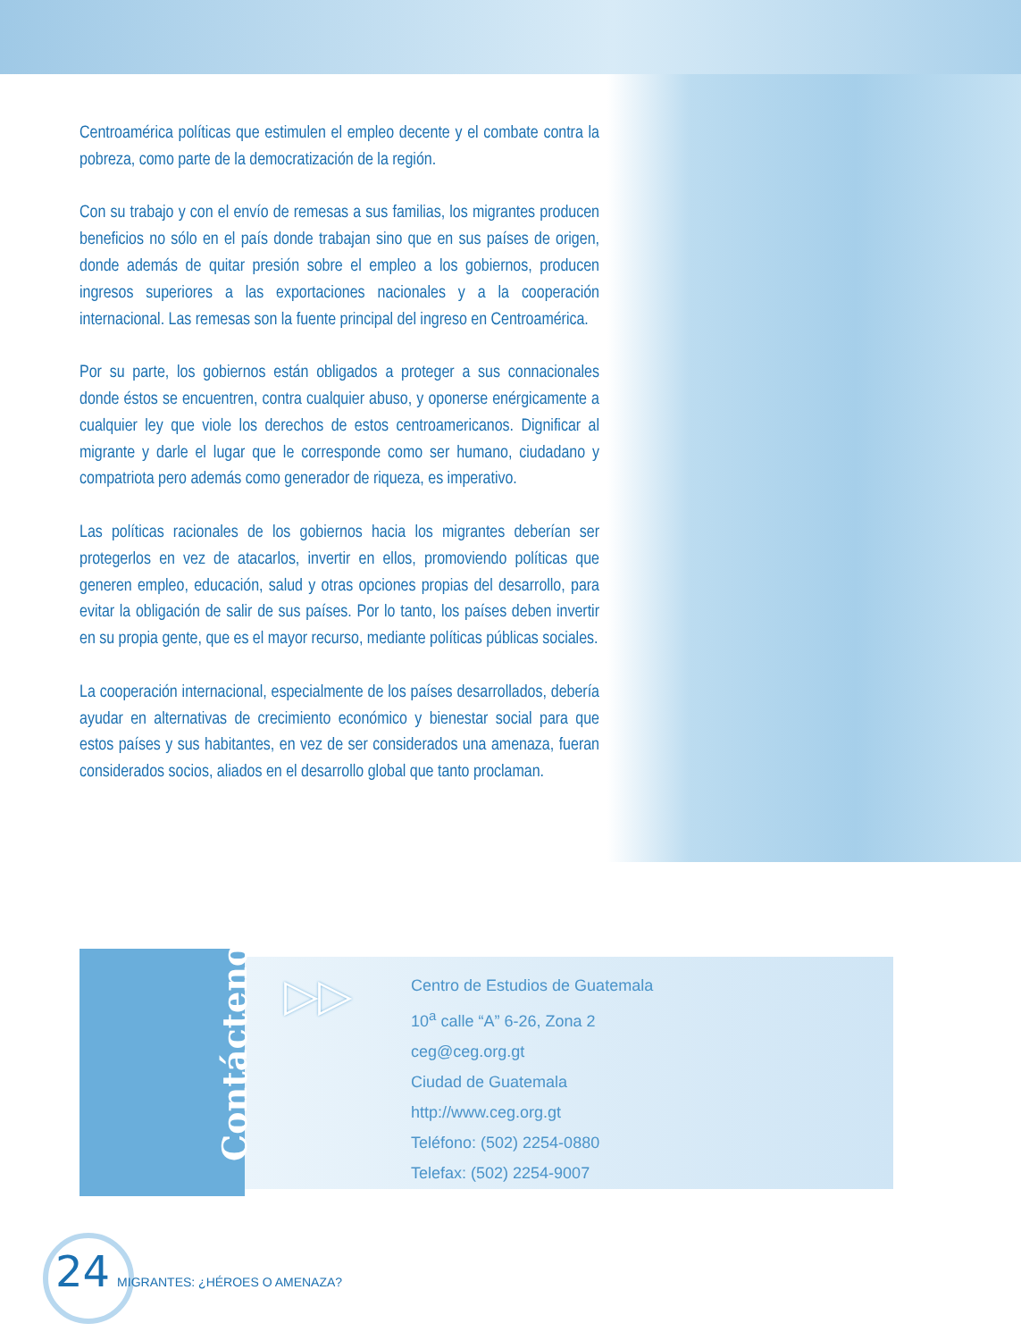Centroamérica políticas que estimulen el empleo decente y el combate contra la pobreza, como parte de la democratización de la región.
Con su trabajo y con el envío de remesas a sus familias, los migrantes producen beneficios no sólo en el país donde trabajan sino que en sus países de origen, donde además de quitar presión sobre el empleo a los gobiernos, producen ingresos superiores a las exportaciones nacionales y a la cooperación internacional. Las remesas son la fuente principal del ingreso en Centroamérica.
Por su parte, los gobiernos están obligados a proteger a sus connacionales donde éstos se encuentren, contra cualquier abuso, y oponerse enérgicamente a cualquier ley que viole los derechos de estos centroamericanos. Dignificar al migrante y darle el lugar que le corresponde como ser humano, ciudadano y compatriota pero además como generador de riqueza, es imperativo.
Las políticas racionales de los gobiernos hacia los migrantes deberían ser protegerlos en vez de atacarlos, invertir en ellos, promoviendo políticas que generen empleo, educación, salud y otras opciones propias del desarrollo, para evitar la obligación de salir de sus países. Por lo tanto, los países deben invertir en su propia gente, que es el mayor recurso, mediante políticas públicas sociales.
La cooperación internacional, especialmente de los países desarrollados, debería ayudar en alternativas de crecimiento económico y bienestar social para que estos países y sus habitantes, en vez de ser considerados una amenaza, fueran considerados socios, aliados en el desarrollo global que tanto proclaman.
Contáctenos
▷▷
Centro de Estudios de Guatemala
10<sup>a</sup> calle “A” 6-26, Zona 2
ceg@ceg.org.gt
Ciudad de Guatemala
http://www.ceg.org.gt
Teléfono: (502) 2254-0880
Telefax: (502) 2254-9007
24 MIGRANTES: ¿HÉROES O AMENAZA?